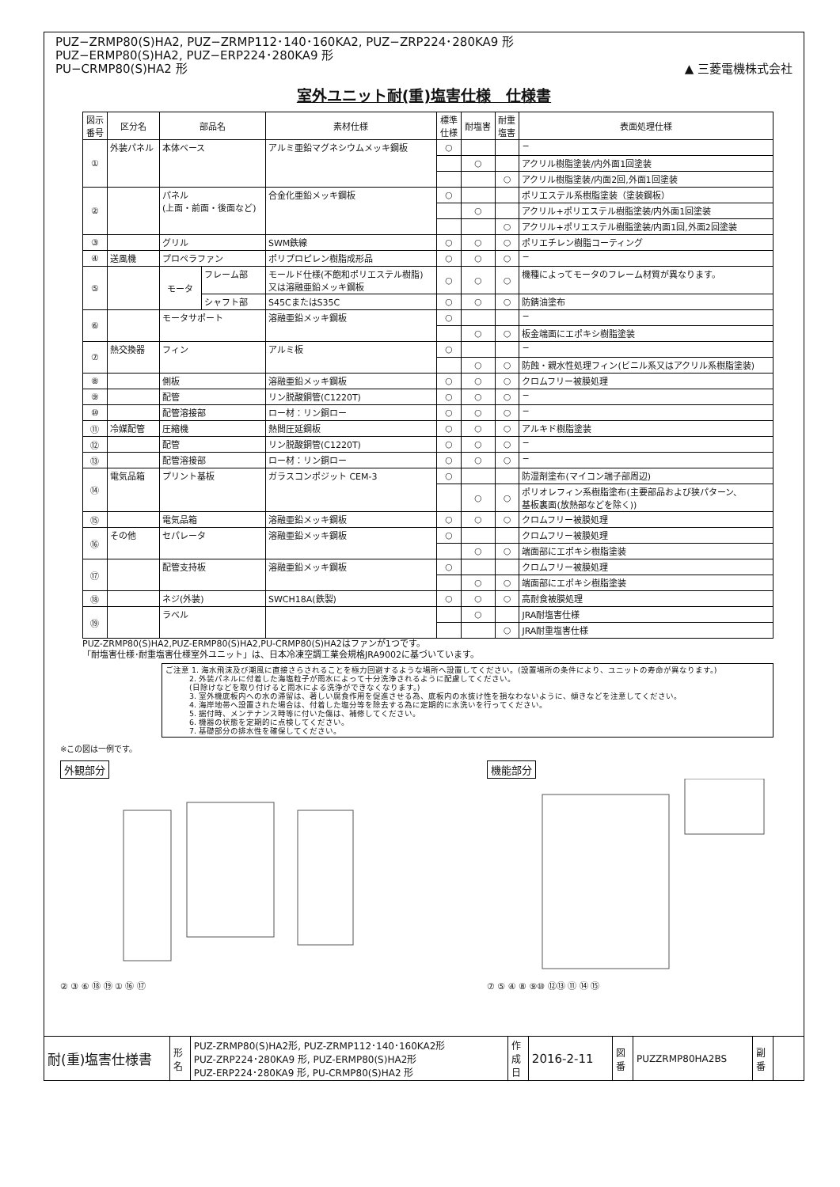PUZ−ZRMP80(S)HA2, PUZ−ZRMP112･140･160KA2, PUZ−ZRP224･280KA9 形
PUZ−ERMP80(S)HA2, PUZ−ERP224･280KA9 形
PU−CRMP80(S)HA2 形
▲ 三菱電機株式会社
室外ユニット耐(重)塩害仕様　仕様書
| 図示 番号 | 区分名 | 部品名 | | 素材仕様 | 標準 仕様 | 耐塩害 | 耐重 塩害 | 表面処理仕様 |
| --- | --- | --- | --- | --- | --- | --- | --- | --- |
| ① | 外装パネル | 本体ベース | | アルミ亜鉛マグネシウムメッキ鋼板 | ○ | | | − |
| | | | | | | ○ | | アクリル樹脂塗装/内外面1回塗装 |
| | | | | | | | ○ | アクリル樹脂塗装/内面2回,外面1回塗装 |
| ② | | パネル (上面・前面・後面など) | | 合金化亜鉛メッキ鋼板 | ○ | | | ポリエステル系樹脂塗装（塗装鋼板） |
| | | | | | | ○ | | アクリル+ポリエステル樹脂塗装/内外面1回塗装 |
| | | | | | | | ○ | アクリル+ポリエステル樹脂塗装/内面1回,外面2回塗装 |
| ③ | | グリル | | SWM鉄線 | ○ | ○ | ○ | ポリエチレン樹脂コーティング |
| ④ | 送風機 | プロペラファン | | ポリプロピレン樹脂成形品 | ○ | ○ | ○ | − |
| ⑤ | | モータ | フレーム部 | モールド仕様(不飽和ポリエステル樹脂) 又は溶融亜鉛メッキ鋼板 | ○ | ○ | ○ | 機種によってモータのフレーム材質が異なります。 |
| | | | シャフト部 | S45CまたはS35C | ○ | ○ | ○ | 防錆油塗布 |
| ⑥ | | モータサポート | | 溶融亜鉛メッキ鋼板 | ○ | | | − |
| | | | | | | ○ | ○ | 板金端面にエポキシ樹脂塗装 |
| ⑦ | 熱交換器 | フィン | | アルミ板 | ○ | | | − |
| | | | | | | ○ | ○ | 防蝕・親水性処理フィン(ビニル系又はアクリル系樹脂塗装) |
| ⑧ | | 側板 | | 溶融亜鉛メッキ鋼板 | ○ | ○ | ○ | クロムフリー被膜処理 |
| ⑨ | | 配管 | | リン脱酸銅管(C1220T) | ○ | ○ | ○ | − |
| ⑩ | | 配管溶接部 | | ロー材：リン銅ロー | ○ | ○ | ○ | − |
| ⑪ | 冷媒配管 | 圧縮機 | | 熱間圧延鋼板 | ○ | ○ | ○ | アルキド樹脂塗装 |
| ⑫ | | 配管 | | リン脱酸銅管(C1220T) | ○ | ○ | ○ | − |
| ⑬ | | 配管溶接部 | | ロー材：リン銅ロー | ○ | ○ | ○ | − |
| ⑭ | 電気品箱 | プリント基板 | | ガラスコンポジット CEM-3 | ○ | | | 防湿剤塗布(マイコン端子部周辺) |
| | | | | | | ○ | ○ | ポリオレフィン系樹脂塗布(主要部品および狭パターン、 基板裏面(放熱部などを除く)) |
| ⑮ | | 電気品箱 | | 溶融亜鉛メッキ鋼板 | ○ | ○ | ○ | クロムフリー被膜処理 |
| ⑯ | その他 | セパレータ | | 溶融亜鉛メッキ鋼板 | ○ | | | クロムフリー被膜処理 |
| | | | | | | ○ | ○ | 端面部にエポキシ樹脂塗装 |
| ⑰ | | 配管支持板 | | 溶融亜鉛メッキ鋼板 | ○ | | | クロムフリー被膜処理 |
| | | | | | | ○ | ○ | 端面部にエポキシ樹脂塗装 |
| ⑱ | | ネジ(外装) | | SWCH18A(鉄製) | ○ | ○ | ○ | 高耐食被膜処理 |
| ⑲ | | ラベル | | | | ○ | | JRA耐塩害仕様 |
| | | | | | | | ○ | JRA耐重塩害仕様 |
PUZ-ZRMP80(S)HA2,PUZ-ERMP80(S)HA2,PU-CRMP80(S)HA2はファンが1つです。
「耐塩害仕様･耐重塩害仕様室外ユニット」は、日本冷凍空調工業会規格JRA9002に基づいています。
ご注意 1. 海水飛沫及び潮風に直接さらされることを極力回避するような場所へ設置してください。(設置場所の条件により、ユニットの寿命が異なります。)
　　　2. 外装パネルに付着した海塩粒子が雨水によって十分洗浄されるように配慮してください。
　　　(日除けなどを取り付けると雨水による洗浄ができなくなります。)
　　　3. 室外機底板内への水の滞留は、著しい腐食作用を促進させる為、底板内の水抜け性を損なわないように、傾きなどを注意してください。
　　　4. 海岸地帯へ設置された場合は、付着した塩分等を除去する為に定期的に水洗いを行ってください。
　　　5. 据付時、メンテナンス時等に付いた傷は、補修してください。
　　　6. 機器の状態を定期的に点検してください。
　　　7. 基礎部分の排水性を確保してください。
※この図は一例です。
外観部分
② ③ ⑥ ⑱ ⑲ ① ⑯ ⑰
機能部分
⑦ ⑤ ④ ⑧ ⑨⑩ ⑫⑬ ⑪ ⑭ ⑮
| 耐(重)塩害仕様書 | 形 名 | PUZ-ZRMP80(S)HA2形, PUZ-ZRMP112･140･160KA2形 PUZ-ZRP224･280KA9 形, PUZ-ERMP80(S)HA2形 PUZ-ERP224･280KA9 形, PU-CRMP80(S)HA2 形 | 作 成 日 | 2016-2-11 | 図 番 | PUZZRMP80HA2BS | 副 番 | |